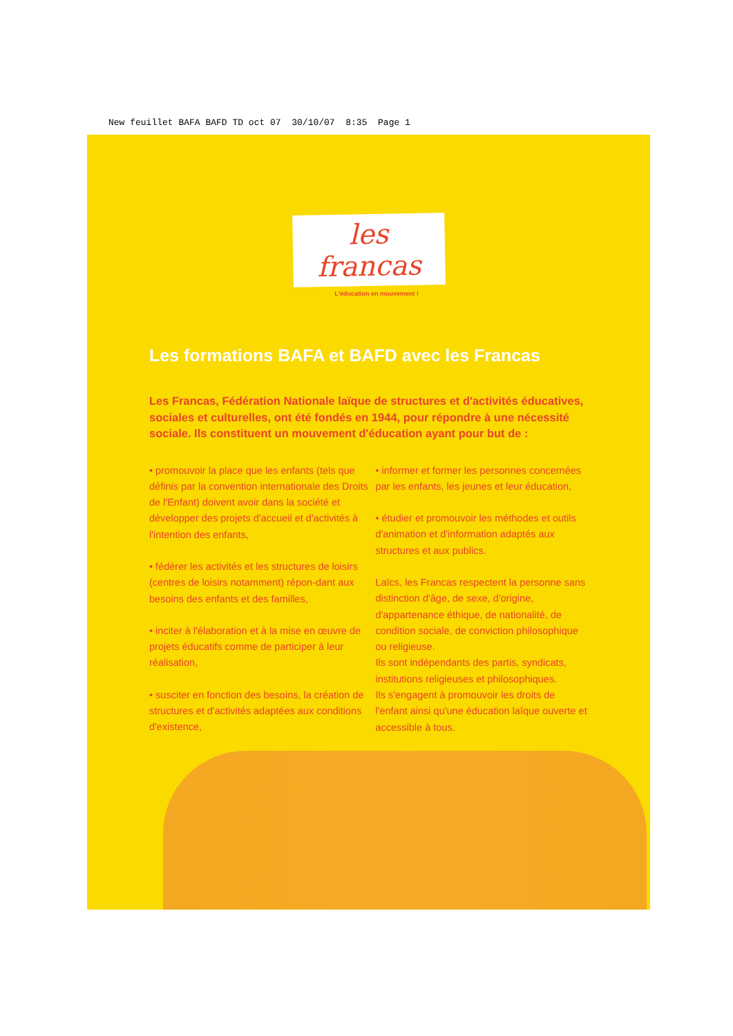New feuillet BAFA BAFD TD oct 07 30/10/07 8:35 Page 1
les francas
L'éducation en mouvement !
Les formations BAFA et BAFD avec les Francas
Les Francas, Fédération Nationale laïque de structures et d'activités éducatives, sociales et culturelles, ont été fondés en 1944, pour répondre à une nécessité sociale. Ils constituent un mouvement d'éducation ayant pour but de :
• promouvoir la place que les enfants (tels que définis par la convention internationale des Droits de l'Enfant) doivent avoir dans la société et développer des projets d'accueil et d'activités à l'intention des enfants,
• fédérer les activités et les structures de loisirs (centres de loisirs notamment) répon-dant aux besoins des enfants et des familles,
• inciter à l'élaboration et à la mise en œuvre de projets éducatifs comme de participer à leur réalisation,
• susciter en fonction des besoins, la création de structures et d'activités adaptées aux conditions d'existence,
• informer et former les personnes concernées par les enfants, les jeunes et leur éducation,
• étudier et promouvoir les méthodes et outils d'animation et d'information adaptés aux structures et aux publics.
Laïcs, les Francas respectent la personne sans distinction d'âge, de sexe, d'origine, d'appartenance éthique, de nationalité, de condition sociale, de conviction philosophique ou religieuse.
Ils sont indépendants des partis, syndicats, institutions religieuses et philosophiques.
Ils s'engagent à promouvoir les droits de l'enfant ainsi qu'une éducation laïque ouverte et accessible à tous.